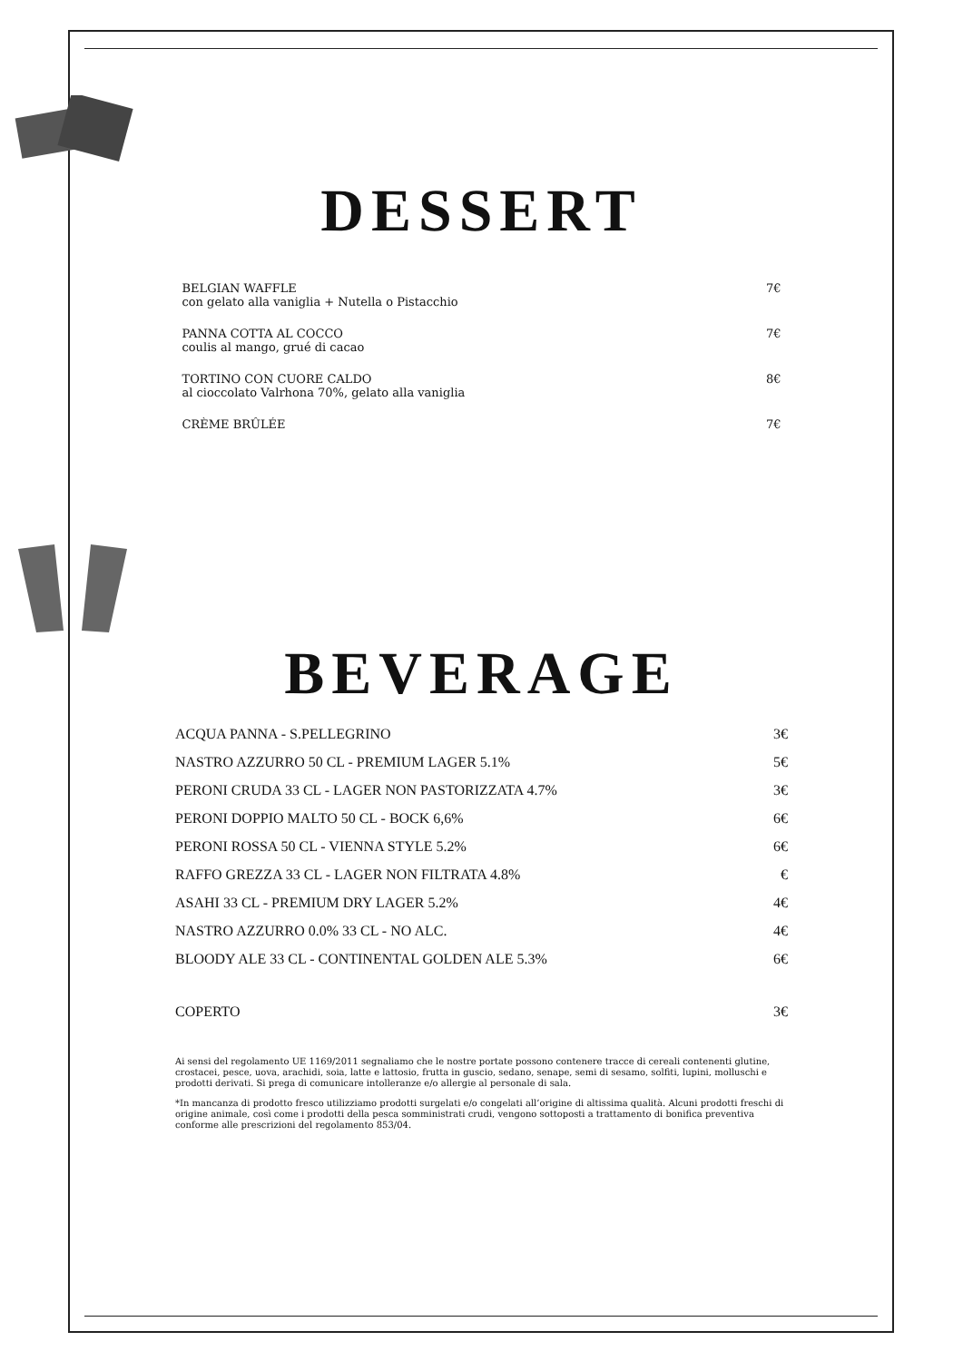DESSERT
BELGIAN WAFFLE
con gelato alla vaniglia + Nutella o Pistacchio
7€
PANNA COTTA AL COCCO
coulis al mango, grué di cacao
7€
TORTINO CON CUORE CALDO
al cioccolato Valrhona 70%, gelato alla vaniglia
8€
CRÈME BRÛLÉE 7€
BEVERAGE
ACQUA PANNA - S.PELLEGRINO 3€
NASTRO AZZURRO 50 CL - PREMIUM LAGER 5.1% 5€
PERONI CRUDA 33 CL - LAGER NON PASTORIZZATA 4.7% 3€
PERONI DOPPIO MALTO 50 CL - BOCK 6,6% 6€
PERONI ROSSA 50 CL - VIENNA STYLE 5.2% 6€
RAFFO GREZZA 33 CL - LAGER NON FILTRATA 4.8% €
ASAHI 33 CL - PREMIUM DRY LAGER 5.2% 4€
NASTRO AZZURRO 0.0% 33 CL - NO ALC. 4€
BLOODY ALE 33 CL - CONTINENTAL GOLDEN ALE 5.3% 6€
COPERTO 3€
Ai sensi del regolamento UE 1169/2011 segnaliamo che le nostre portate possono contenere tracce di cereali contenenti glutine, crostacei, pesce, uova, arachidi, soia, latte e lattosio, frutta in guscio, sedano, senape, semi di sesamo, solfiti, lupini, molluschi e prodotti derivati. Si prega di comunicare intolleranze e/o allergie al personale di sala.
*In mancanza di prodotto fresco utilizziamo prodotti surgelati e/o congelati all’origine di altissima qualità. Alcuni prodotti freschi di origine animale, così come i prodotti della pesca somministrati crudi, vengono sottoposti a trattamento di bonifica preventiva conforme alle prescrizioni del regolamento 853/04.